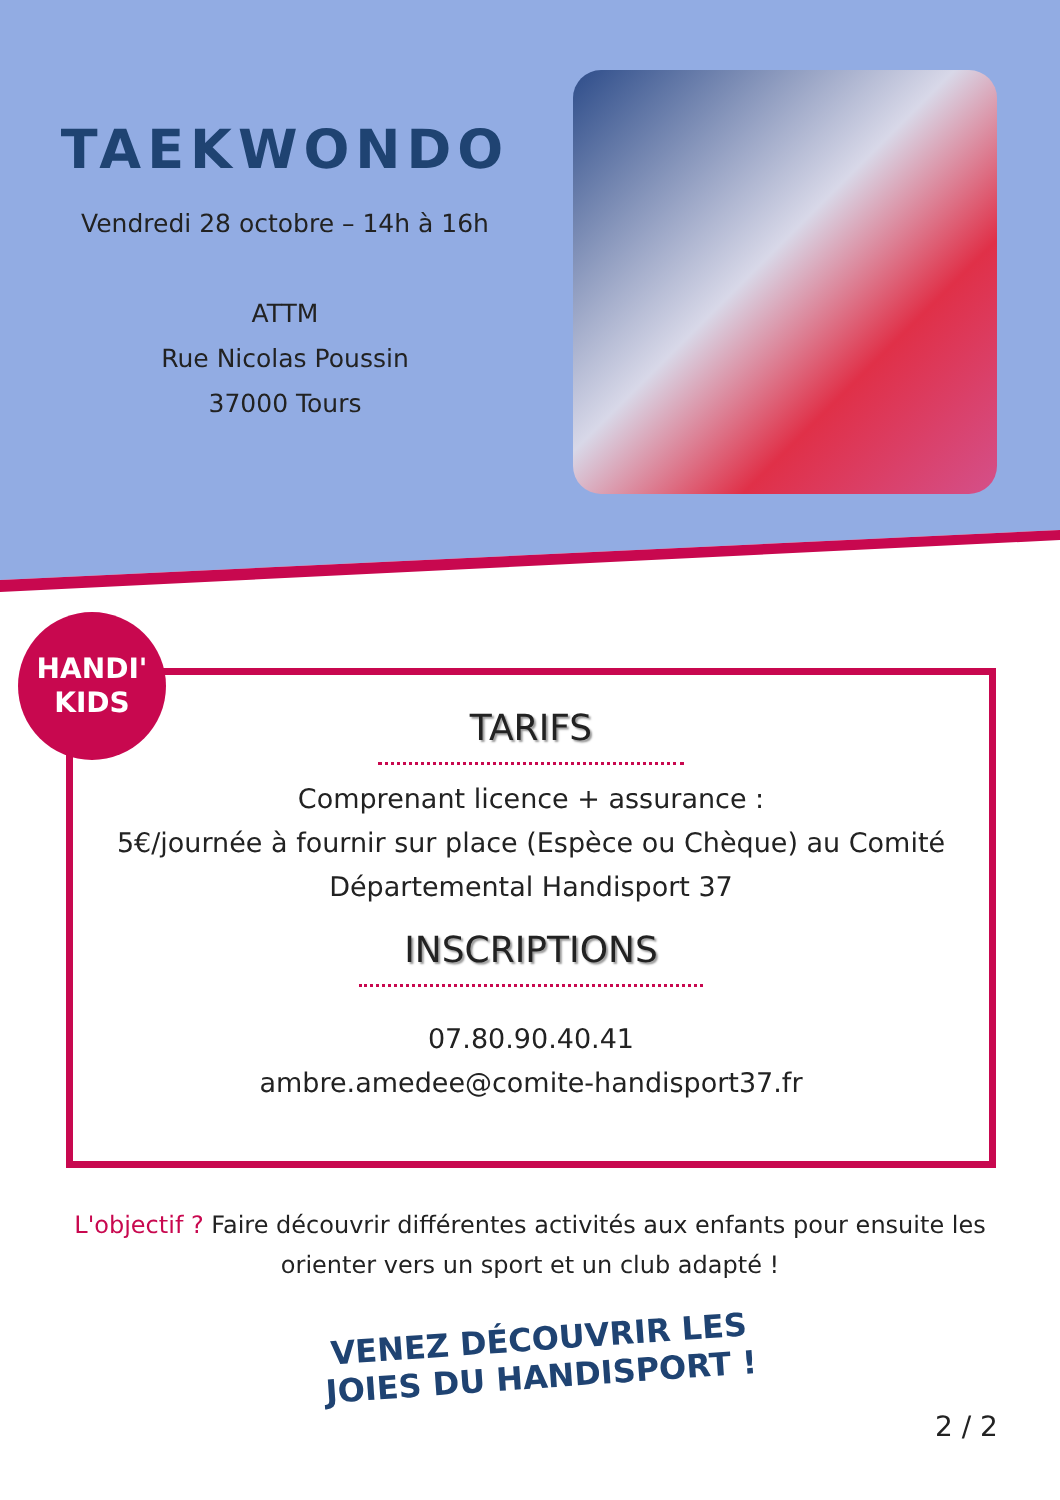TAEKWONDO
Vendredi 28 octobre – 14h à 16h
ATTM
Rue Nicolas Poussin
37000 Tours
HANDI'
KIDS
TARIFS
Comprenant licence + assurance :
5€/journée à fournir sur place (Espèce ou Chèque) au Comité Départemental Handisport 37
INSCRIPTIONS
07.80.90.40.41
ambre.amedee@comite-handisport37.fr
L'objectif ? Faire découvrir différentes activités aux enfants pour ensuite les orienter vers un sport et un club adapté !
VENEZ DÉCOUVRIR LES JOIES DU HANDISPORT !
2 / 2